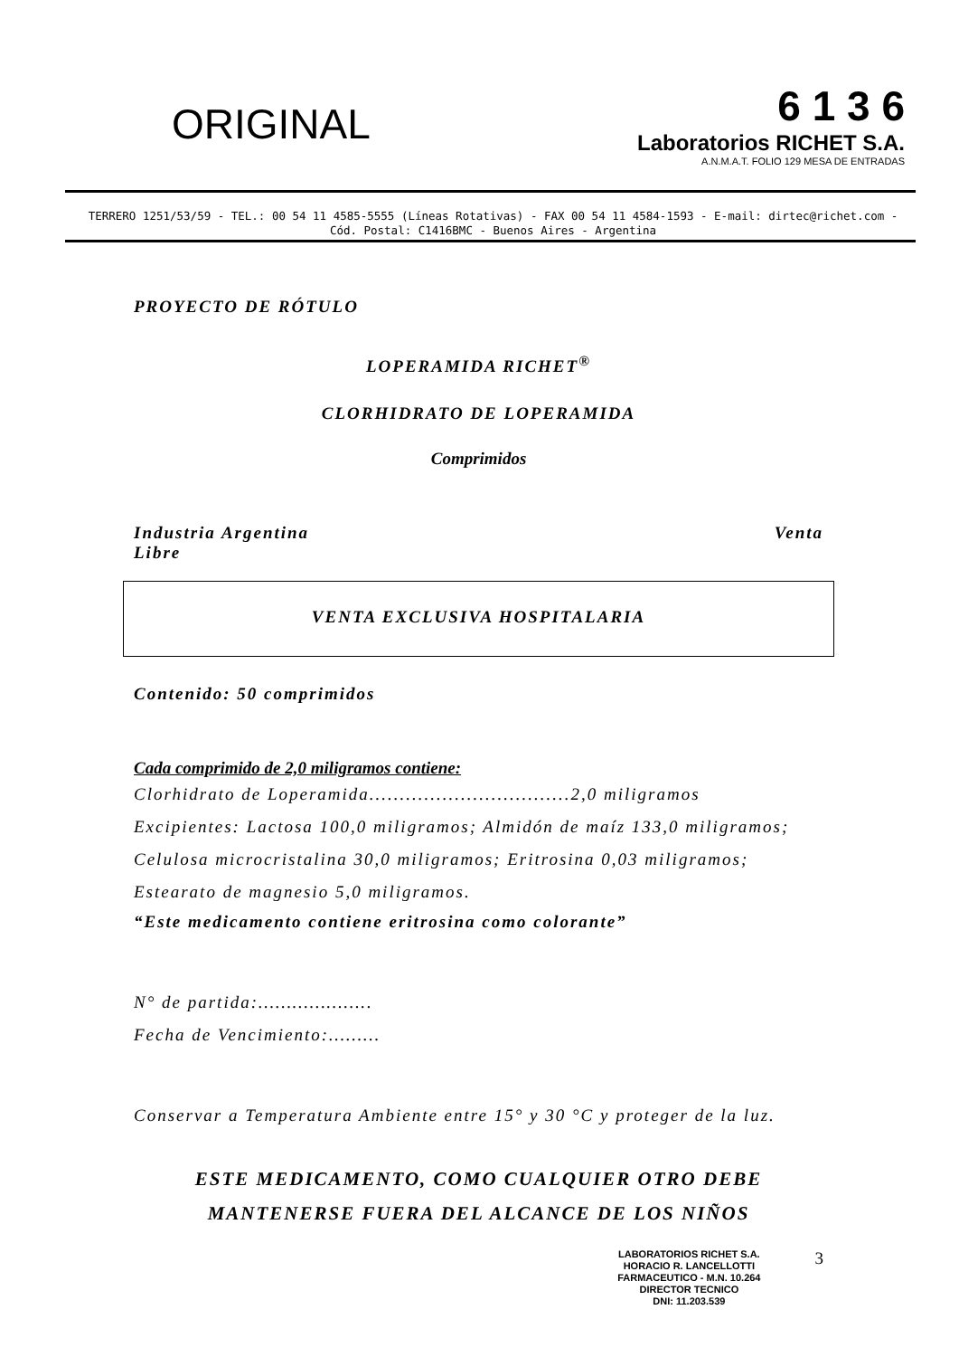ORIGINAL
6 1 3 6
Laboratorios RICHET S.A.
A.N.M.A.T. FOLIO 129 MESA DE ENTRADAS
TERRERO 1251/53/59 - TEL.: 00 54 11 4585-5555 (Líneas Rotativas) - FAX 00 54 11 4584-1593 - E-mail: dirtec@richet.com - Cód. Postal: C1416BMC - Buenos Aires - Argentina
PROYECTO DE RÓTULO
LOPERAMIDA RICHET<sup>®</sup>
CLORHIDRATO DE LOPERAMIDA
Comprimidos
Industria Argentina Venta
Libre
VENTA EXCLUSIVA HOSPITALARIA
Contenido: 50 comprimidos
Cada comprimido de 2,0 miligramos contiene:
Clorhidrato de Loperamida.................................2,0 miligramos
Excipientes: Lactosa 100,0 miligramos; Almidón de maíz 133,0 miligramos; Celulosa microcristalina 30,0 miligramos; Eritrosina 0,03 miligramos; Estearato de magnesio 5,0 miligramos.
“Este medicamento contiene eritrosina como colorante”
N° de partida:………………..
Fecha de Vencimiento:………
Conservar a Temperatura Ambiente entre 15° y 30 °C y proteger de la luz.
ESTE MEDICAMENTO, COMO CUALQUIER OTRO DEBE
MANTENERSE FUERA DEL ALCANCE DE LOS NIÑOS
LABORATORIOS RICHET S.A.
HORACIO R. LANCELLOTTI
FARMACEUTICO - M.N. 10.264
DIRECTOR TECNICO
DNI: 11.203.539
3